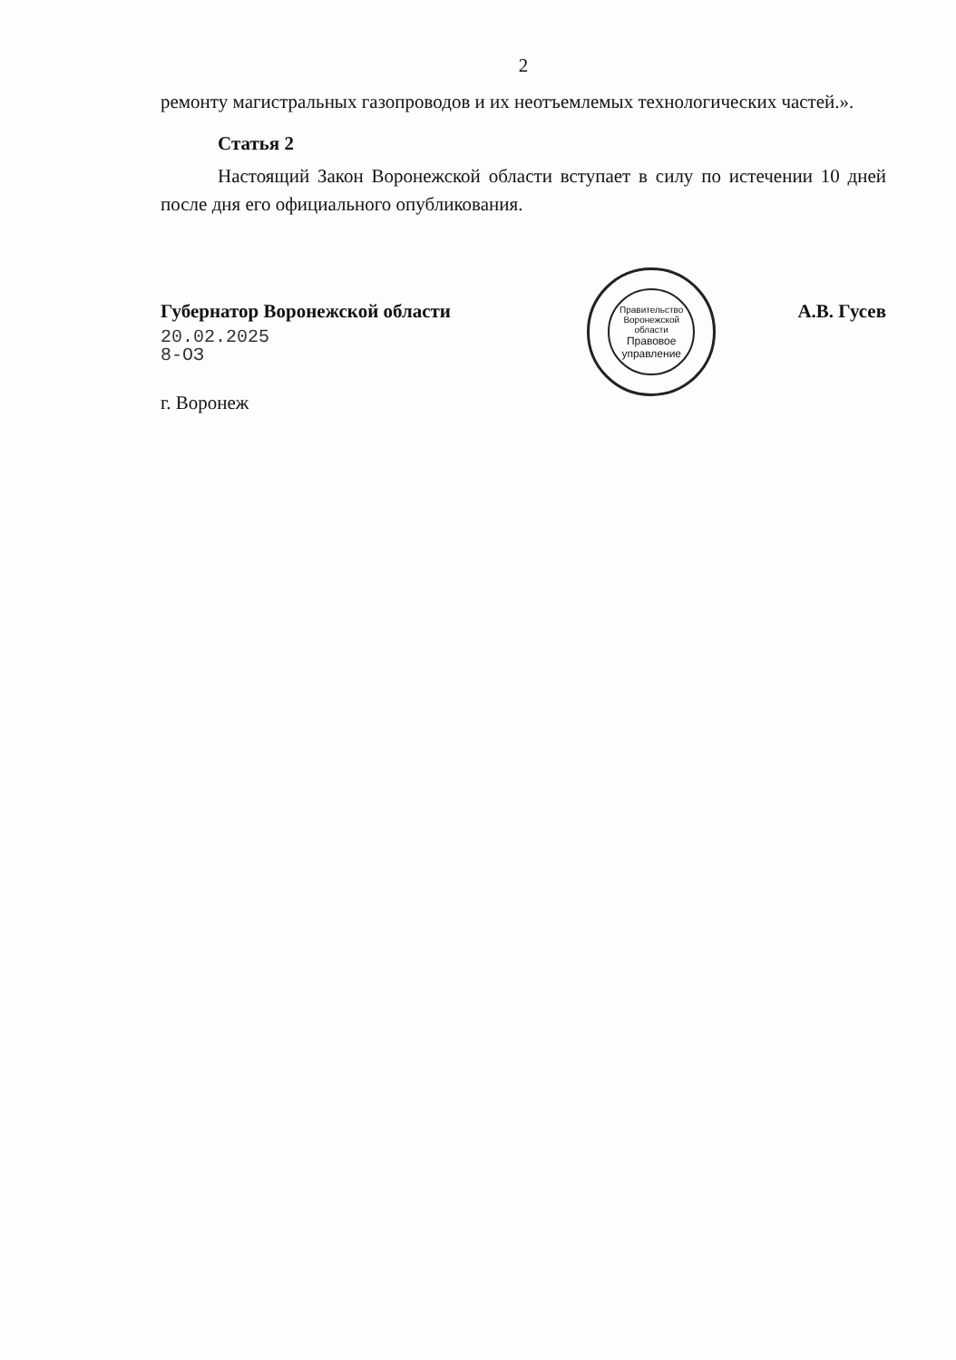2
ремонту магистральных газопроводов и их неотъемлемых технологических частей.».
Статья 2
Настоящий Закон Воронежской области вступает в силу по истечении 10 дней после дня его официального опубликования.
Губернатор Воронежской области
20.02.2025
8-ОЗ
г. Воронеж
Правительство Воронежской области
Правовое управление
А.В. Гусев